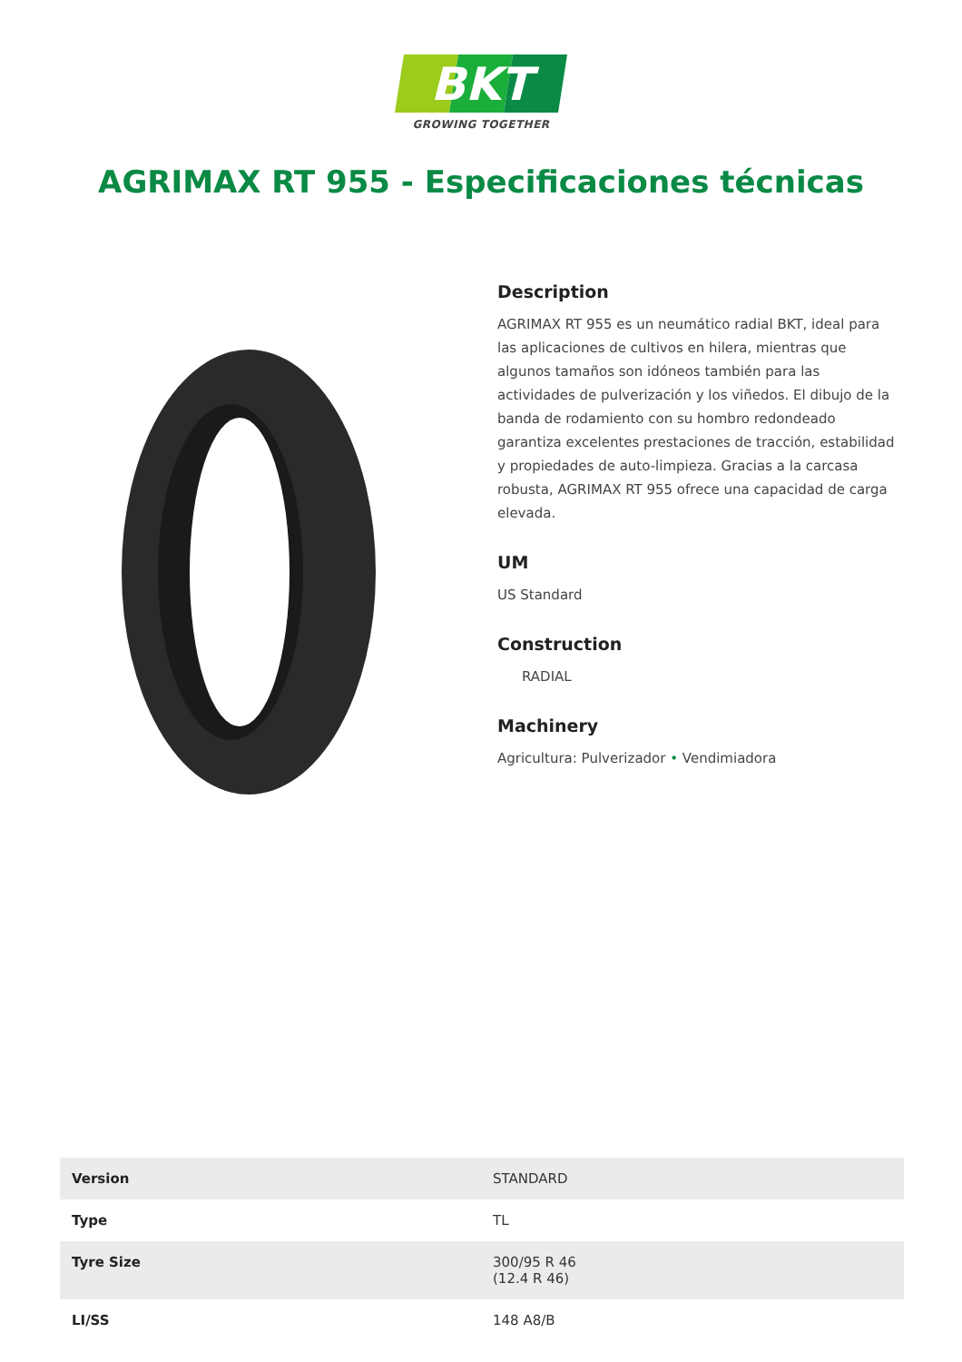BKT
GROWING TOGETHER
AGRIMAX RT 955 - Especificaciones técnicas
Description
AGRIMAX RT 955 es un neumático radial BKT, ideal para las aplicaciones de cultivos en hilera, mientras que algunos tamaños son idóneos también para las actividades de pulverización y los viñedos. El dibujo de la banda de rodamiento con su hombro redondeado garantiza excelentes prestaciones de tracción, estabilidad y propiedades de auto-limpieza. Gracias a la carcasa robusta, AGRIMAX RT 955 ofrece una capacidad de carga elevada.
UM
US Standard
Construction
RADIAL
Machinery
Agricultura: Pulverizador • Vendimiadora
| Version | STANDARD |
| Type | TL |
| Tyre Size | 300/95 R 46 (12.4 R 46) |
| LI/SS | 148 A8/B |